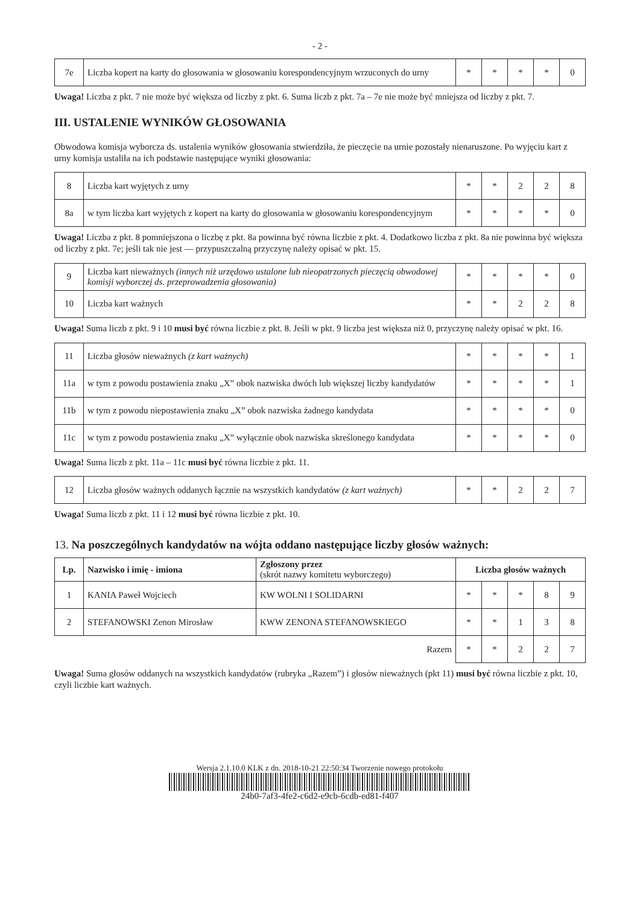- 2 -
| 7e | Liczba kopert na karty do głosowania w głosowaniu korespondencyjnym wrzuconych do urny | * | * | * | * | 0 |
Uwaga! Liczba z pkt. 7 nie może być większa od liczby z pkt. 6. Suma liczb z pkt. 7a – 7e nie może być mniejsza od liczby z pkt. 7.
III. USTALENIE WYNIKÓW GŁOSOWANIA
Obwodowa komisja wyborcza ds. ustalenia wyników głosowania stwierdziła, że pieczęcie na urnie pozostały nienaruszone. Po wyjęciu kart z urny komisja ustaliła na ich podstawie następujące wyniki głosowania:
| 8 | Liczba kart wyjętych z urny | * | * | 2 | 2 | 8 |
| 8a | w tym liczba kart wyjętych z kopert na karty do głosowania w głosowaniu korespondencyjnym | * | * | * | * | 0 |
Uwaga! Liczba z pkt. 8 pomniejszona o liczbę z pkt. 8a powinna być równa liczbie z pkt. 4. Dodatkowo liczba z pkt. 8a nie powinna być większa od liczby z pkt. 7e; jeśli tak nie jest — przypuszczalną przyczynę należy opisać w pkt. 15.
| 9 | Liczba kart nieważnych (innych niż urzędowo ustalone lub nieopatrzonych pieczęcią obwodowej komisji wyborczej ds. przeprowadzenia głosowania) | * | * | * | * | 0 |
| 10 | Liczba kart ważnych | * | * | 2 | 2 | 8 |
Uwaga! Suma liczb z pkt. 9 i 10 musi być równa liczbie z pkt. 8. Jeśli w pkt. 9 liczba jest większa niż 0, przyczynę należy opisać w pkt. 16.
| 11 | Liczba głosów nieważnych (z kart ważnych) | * | * | * | * | 1 |
| 11a | w tym z powodu postawienia znaku „X” obok nazwiska dwóch lub większej liczby kandydatów | * | * | * | * | 1 |
| 11b | w tym z powodu niepostawienia znaku „X” obok nazwiska żadnego kandydata | * | * | * | * | 0 |
| 11c | w tym z powodu postawienia znaku „X” wyłącznie obok nazwiska skreślonego kandydata | * | * | * | * | 0 |
Uwaga! Suma liczb z pkt. 11a – 11c musi być równa liczbie z pkt. 11.
| 12 | Liczba głosów ważnych oddanych łącznie na wszystkich kandydatów (z kart ważnych) | * | * | 2 | 2 | 7 |
Uwaga! Suma liczb z pkt. 11 i 12 musi być równa liczbie z pkt. 10.
13. Na poszczególnych kandydatów na wójta oddano następujące liczby głosów ważnych:
| Lp. | Nazwisko i imię - imiona | Zgłoszony przez (skrót nazwy komitetu wyborczego) | Liczba głosów ważnych | | | | |
| --- | --- | --- | --- | --- | --- | --- | --- |
| 1 | KANIA Paweł Wojciech | KW WOLNI I SOLIDARNI | * | * | * | 8 | 9 |
| 2 | STEFANOWSKI Zenon Mirosław | KWW ZENONA STEFANOWSKIEGO | * | * | 1 | 3 | 8 |
| Razem | | | * | * | 2 | 2 | 7 |
Uwaga! Suma głosów oddanych na wszystkich kandydatów (rubryka „Razem”) i głosów nieważnych (pkt 11) musi być równa liczbie z pkt. 10, czyli liczbie kart ważnych.
Wersja 2.1.10.0 KLK z dn. 2018-10-21 22:50:34 Tworzenie nowego protokołu
24b0-7af3-4fe2-c6d2-e9cb-6cdb-ed81-f407